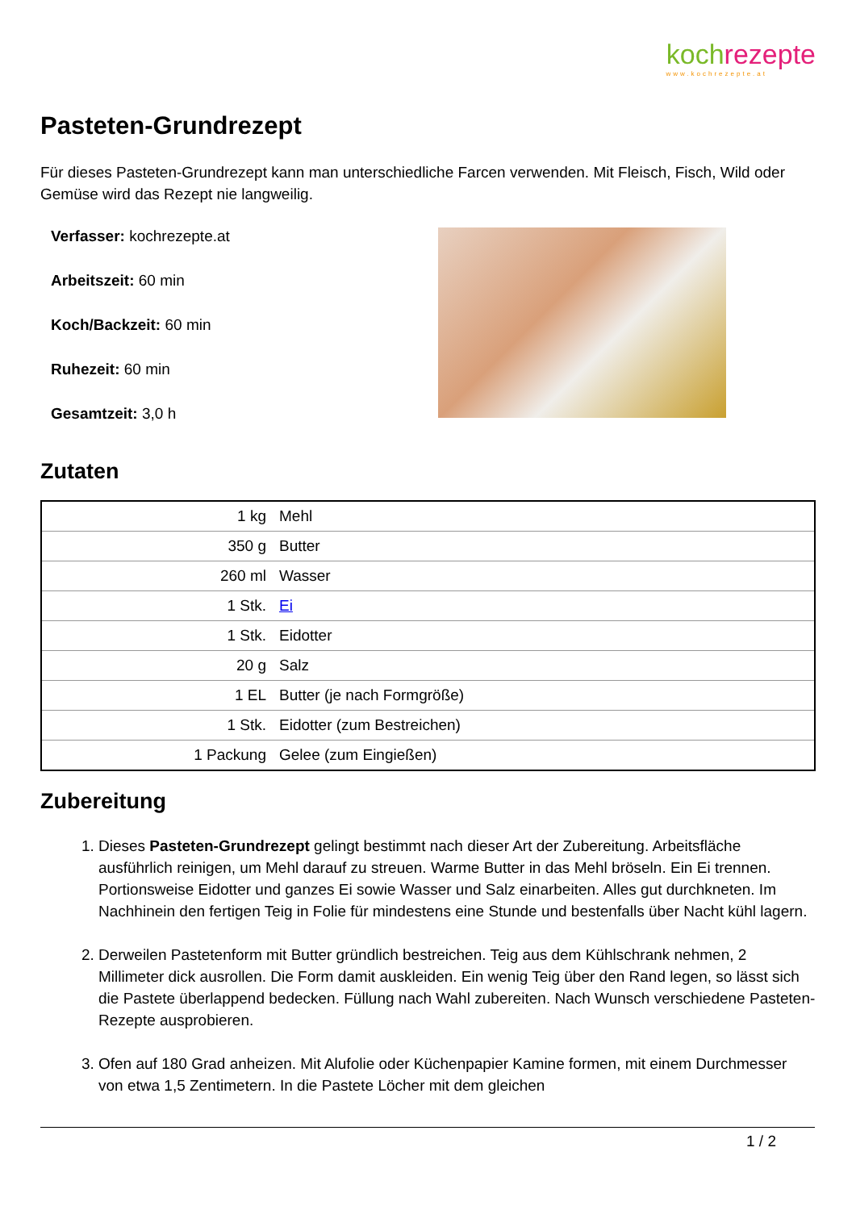koch rezepte
www.kochrezepte.at
Pasteten-Grundrezept
Für dieses Pasteten-Grundrezept kann man unterschiedliche Farcen verwenden. Mit Fleisch, Fisch, Wild oder Gemüse wird das Rezept nie langweilig.
Verfasser: kochrezepte.at
Arbeitszeit: 60 min
Koch/Backzeit: 60 min
Ruhezeit: 60 min
Gesamtzeit: 3,0 h
Zutaten
| 1 kg | Mehl |
| 350 g | Butter |
| 260 ml | Wasser |
| 1 Stk. | Ei |
| 1 Stk. | Eidotter |
| 20 g | Salz |
| 1 EL | Butter (je nach Formgröße) |
| 1 Stk. | Eidotter (zum Bestreichen) |
| 1 Packung | Gelee (zum Eingießen) |
Zubereitung
1. Dieses Pasteten-Grundrezept gelingt bestimmt nach dieser Art der Zubereitung. Arbeitsfläche ausführlich reinigen, um Mehl darauf zu streuen. Warme Butter in das Mehl bröseln. Ein Ei trennen. Portionsweise Eidotter und ganzes Ei sowie Wasser und Salz einarbeiten. Alles gut durchkneten. Im Nachhinein den fertigen Teig in Folie für mindestens eine Stunde und bestenfalls über Nacht kühl lagern.
2. Derweilen Pastetenform mit Butter gründlich bestreichen. Teig aus dem Kühlschrank nehmen, 2 Millimeter dick ausrollen. Die Form damit auskleiden. Ein wenig Teig über den Rand legen, so lässt sich die Pastete überlappend bedecken. Füllung nach Wahl zubereiten. Nach Wunsch verschiedene Pasteten-Rezepte ausprobieren.
3. Ofen auf 180 Grad anheizen. Mit Alufolie oder Küchenpapier Kamine formen, mit einem Durchmesser von etwa 1,5 Zentimetern. In die Pastete Löcher mit dem gleichen
1 / 2